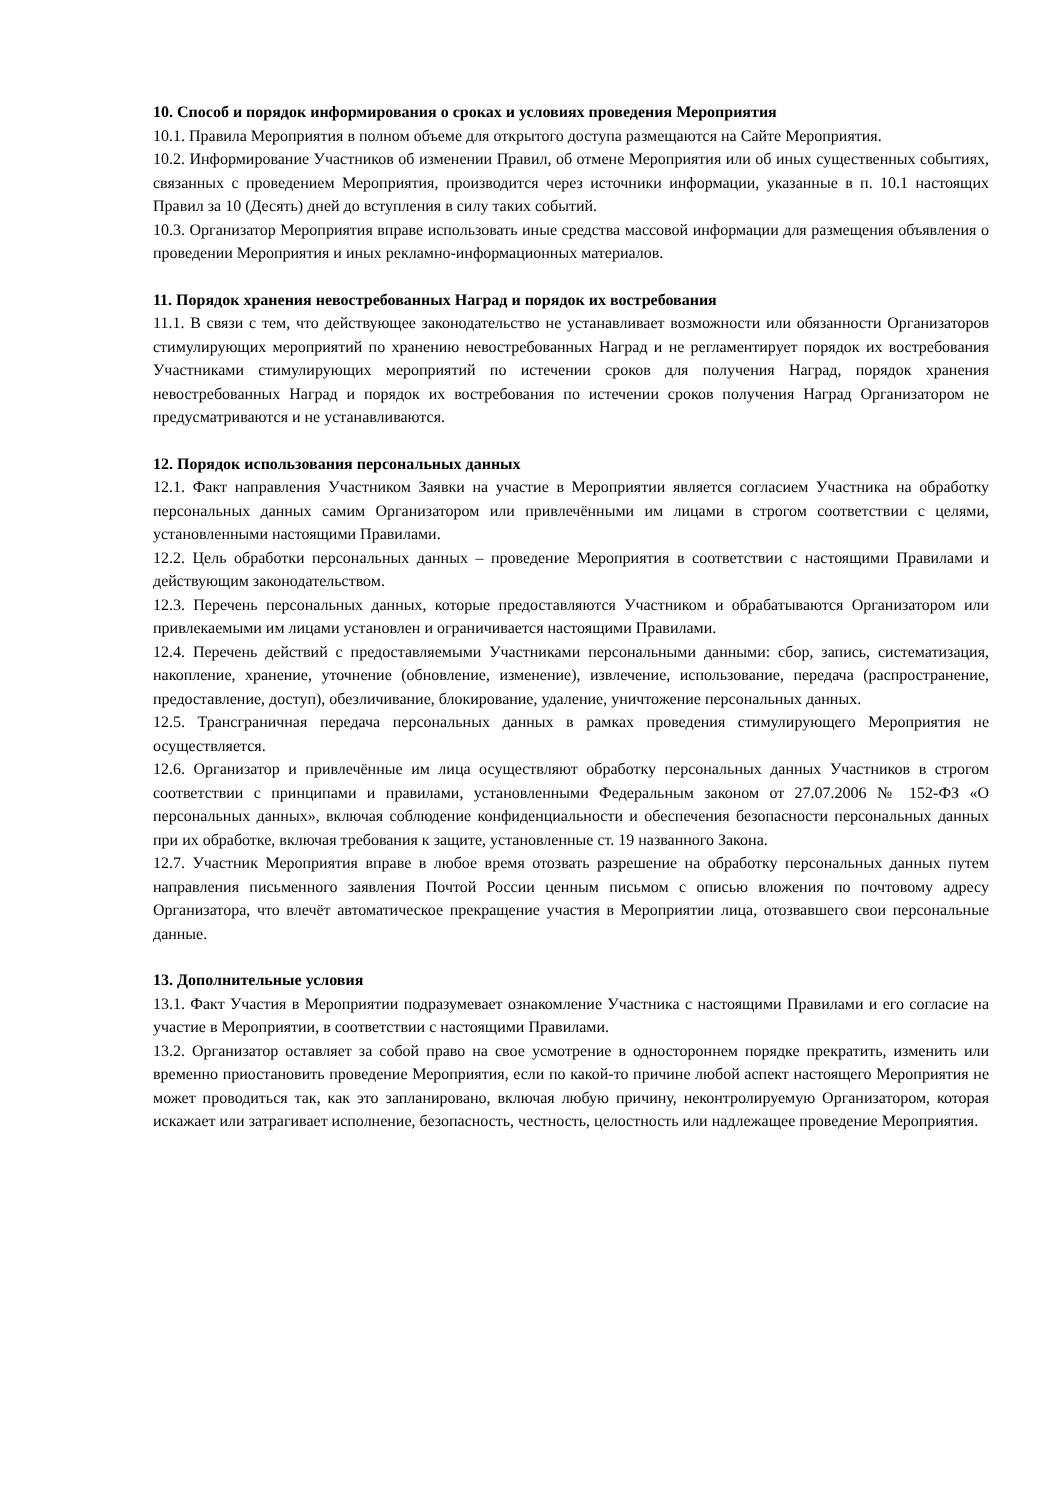10. Способ и порядок информирования о сроках и условиях проведения Мероприятия
10.1. Правила Мероприятия в полном объеме для открытого доступа размещаются на Сайте Мероприятия.
10.2. Информирование Участников об изменении Правил, об отмене Мероприятия или об иных существенных событиях, связанных с проведением Мероприятия, производится через источники информации, указанные в п. 10.1 настоящих Правил за 10 (Десять) дней до вступления в силу таких событий.
10.3. Организатор Мероприятия вправе использовать иные средства массовой информации для размещения объявления о проведении Мероприятия и иных рекламно-информационных материалов.
11. Порядок хранения невостребованных Наград и порядок их востребования
11.1. В связи с тем, что действующее законодательство не устанавливает возможности или обязанности Организаторов стимулирующих мероприятий по хранению невостребованных Наград и не регламентирует порядок их востребования Участниками стимулирующих мероприятий по истечении сроков для получения Наград, порядок хранения невостребованных Наград и порядок их востребования по истечении сроков получения Наград Организатором не предусматриваются и не устанавливаются.
12. Порядок использования персональных данных
12.1. Факт направления Участником Заявки на участие в Мероприятии является согласием Участника на обработку персональных данных самим Организатором или привлечёнными им лицами в строгом соответствии с целями, установленными настоящими Правилами.
12.2. Цель обработки персональных данных – проведение Мероприятия в соответствии с настоящими Правилами и действующим законодательством.
12.3. Перечень персональных данных, которые предоставляются Участником и обрабатываются Организатором или привлекаемыми им лицами установлен и ограничивается настоящими Правилами.
12.4. Перечень действий с предоставляемыми Участниками персональными данными: сбор, запись, систематизация, накопление, хранение, уточнение (обновление, изменение), извлечение, использование, передача (распространение, предоставление, доступ), обезличивание, блокирование, удаление, уничтожение персональных данных.
12.5. Трансграничная передача персональных данных в рамках проведения стимулирующего Мероприятия не осуществляется.
12.6. Организатор и привлечённые им лица осуществляют обработку персональных данных Участников в строгом соответствии с принципами и правилами, установленными Федеральным законом от 27.07.2006 № 152-ФЗ «О персональных данных», включая соблюдение конфиденциальности и обеспечения безопасности персональных данных при их обработке, включая требования к защите, установленные ст. 19 названного Закона.
12.7. Участник Мероприятия вправе в любое время отозвать разрешение на обработку персональных данных путем направления письменного заявления Почтой России ценным письмом с описью вложения по почтовому адресу Организатора, что влечёт автоматическое прекращение участия в Мероприятии лица, отозвавшего свои персональные данные.
13. Дополнительные условия
13.1. Факт Участия в Мероприятии подразумевает ознакомление Участника с настоящими Правилами и его согласие на участие в Мероприятии, в соответствии с настоящими Правилами.
13.2. Организатор оставляет за собой право на свое усмотрение в одностороннем порядке прекратить, изменить или временно приостановить проведение Мероприятия, если по какой-то причине любой аспект настоящего Мероприятия не может проводиться так, как это запланировано, включая любую причину, неконтролируемую Организатором, которая искажает или затрагивает исполнение, безопасность, честность, целостность или надлежащее проведение Мероприятия.